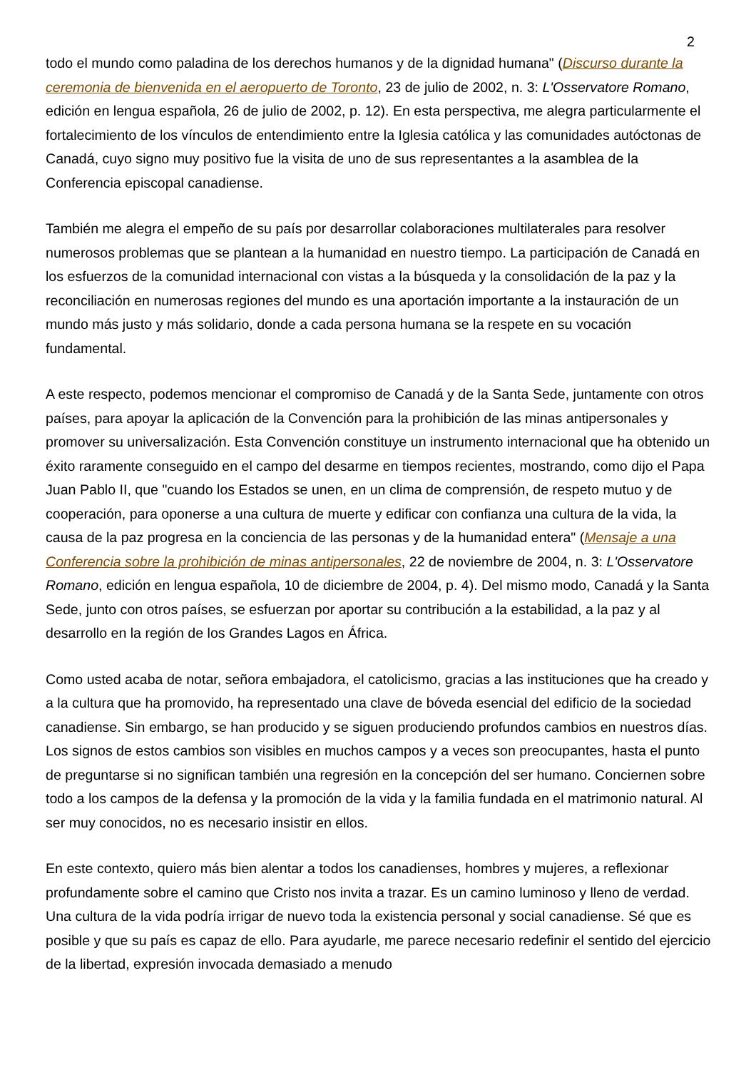2
todo el mundo como paladina de los derechos humanos y de la dignidad humana" (Discurso durante la ceremonia de bienvenida en el aeropuerto de Toronto, 23 de julio de 2002, n. 3: L'Osservatore Romano, edición en lengua española, 26 de julio de 2002, p. 12). En esta perspectiva, me alegra particularmente el fortalecimiento de los vínculos de entendimiento entre la Iglesia católica y las comunidades autóctonas de Canadá, cuyo signo muy positivo fue la visita de uno de sus representantes a la asamblea de la Conferencia episcopal canadiense.
También me alegra el empeño de su país por desarrollar colaboraciones multilaterales para resolver numerosos problemas que se plantean a la humanidad en nuestro tiempo. La participación de Canadá en los esfuerzos de la comunidad internacional con vistas a la búsqueda y la consolidación de la paz y la reconciliación en numerosas regiones del mundo es una aportación importante a la instauración de un mundo más justo y más solidario, donde a cada persona humana se la respete en su vocación fundamental.
A este respecto, podemos mencionar el compromiso de Canadá y de la Santa Sede, juntamente con otros países, para apoyar la aplicación de la Convención para la prohibición de las minas antipersonales y promover su universalización. Esta Convención constituye un instrumento internacional que ha obtenido un éxito raramente conseguido en el campo del desarme en tiempos recientes, mostrando, como dijo el Papa Juan Pablo II, que "cuando los Estados se unen, en un clima de comprensión, de respeto mutuo y de cooperación, para oponerse a una cultura de muerte y edificar con confianza una cultura de la vida, la causa de la paz progresa en la conciencia de las personas y de la humanidad entera" (Mensaje a una Conferencia sobre la prohibición de minas antipersonales, 22 de noviembre de 2004, n. 3: L'Osservatore Romano, edición en lengua española, 10 de diciembre de 2004, p. 4). Del mismo modo, Canadá y la Santa Sede, junto con otros países, se esfuerzan por aportar su contribución a la estabilidad, a la paz y al desarrollo en la región de los Grandes Lagos en África.
Como usted acaba de notar, señora embajadora, el catolicismo, gracias a las instituciones que ha creado y a la cultura que ha promovido, ha representado una clave de bóveda esencial del edificio de la sociedad canadiense. Sin embargo, se han producido y se siguen produciendo profundos cambios en nuestros días. Los signos de estos cambios son visibles en muchos campos y a veces son preocupantes, hasta el punto de preguntarse si no significan también una regresión en la concepción del ser humano. Conciernen sobre todo a los campos de la defensa y la promoción de la vida y la familia fundada en el matrimonio natural. Al ser muy conocidos, no es necesario insistir en ellos.
En este contexto, quiero más bien alentar a todos los canadienses, hombres y mujeres, a reflexionar profundamente sobre el camino que Cristo nos invita a trazar. Es un camino luminoso y lleno de verdad. Una cultura de la vida podría irrigar de nuevo toda la existencia personal y social canadiense. Sé que es posible y que su país es capaz de ello. Para ayudarle, me parece necesario redefinir el sentido del ejercicio de la libertad, expresión invocada demasiado a menudo